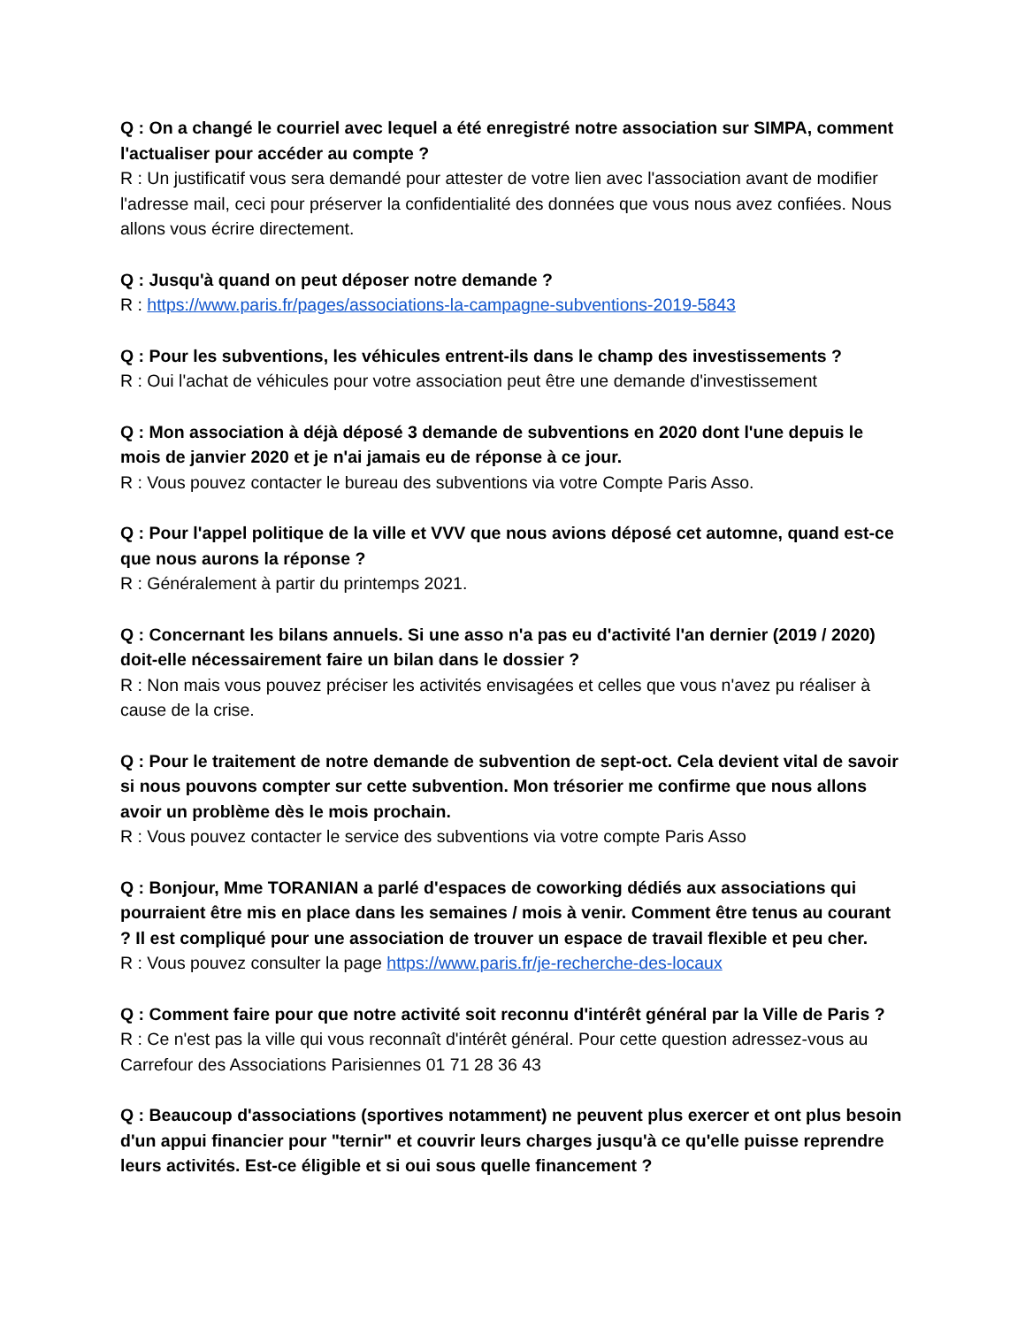Q : On a changé le courriel avec lequel a été enregistré notre association sur SIMPA, comment l'actualiser pour accéder au compte ?
R : Un justificatif vous sera demandé pour attester de votre lien avec l'association avant de modifier l'adresse mail, ceci pour préserver la confidentialité des données que vous nous avez confiées. Nous allons vous écrire directement.
Q : Jusqu'à quand on peut déposer notre demande ?
R : https://www.paris.fr/pages/associations-la-campagne-subventions-2019-5843
Q : Pour les subventions, les véhicules entrent-ils dans le champ des investissements ?
R : Oui l'achat de véhicules pour votre association peut être une demande d'investissement
Q : Mon association à déjà déposé 3 demande de subventions en 2020 dont l'une depuis le mois de janvier 2020 et je n'ai jamais eu de réponse à ce jour.
R : Vous pouvez contacter le bureau des subventions via votre Compte Paris Asso.
Q : Pour l'appel politique de la ville et VVV que nous avions déposé cet automne, quand est-ce que nous aurons la réponse ?
R : Généralement à partir du printemps 2021.
Q : Concernant les bilans annuels. Si une asso n'a pas eu d'activité l'an dernier (2019 / 2020) doit-elle nécessairement faire un bilan dans le dossier ?
R : Non mais vous pouvez préciser les activités envisagées et celles que vous n'avez pu réaliser à cause de la crise.
Q : Pour le traitement de notre demande de subvention de sept-oct. Cela devient vital de savoir si nous pouvons compter sur cette subvention. Mon trésorier me confirme que nous allons avoir un problème dès le mois prochain.
R : Vous pouvez contacter le service des subventions via votre compte Paris Asso
Q : Bonjour, Mme TORANIAN a parlé d'espaces de coworking dédiés aux associations qui pourraient être mis en place dans les semaines / mois à venir. Comment être tenus au courant ? Il est compliqué pour une association de trouver un espace de travail flexible et peu cher.
R : Vous pouvez consulter la page https://www.paris.fr/je-recherche-des-locaux
Q : Comment faire pour que notre activité soit reconnu d'intérêt général par la Ville de Paris ?
R : Ce n'est pas la ville qui vous reconnaît d'intérêt général. Pour cette question adressez-vous au Carrefour des Associations Parisiennes 01 71 28 36 43
Q : Beaucoup d'associations (sportives notamment) ne peuvent plus exercer et ont plus besoin d'un appui financier pour "ternir" et couvrir leurs charges jusqu'à ce qu'elle puisse reprendre leurs activités. Est-ce éligible et si oui sous quelle financement ?